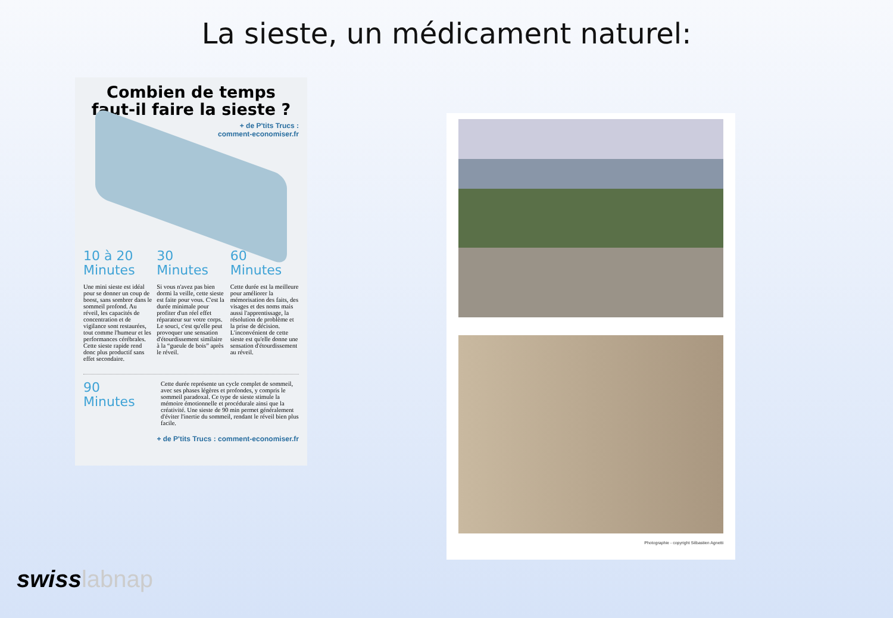La sieste, un médicament naturel:
Combien de temps faut-il faire la sieste ?
+ de P'tits Trucs :
comment-economiser.fr
10 à 20 Minutes
Une mini sieste est idéal pour se donner un coup de boost, sans sombrer dans le sommeil profond. Au réveil, les capacités de concentration et de vigilance sont restaurées, tout comme l'humeur et les performances cérébrales. Cette sieste rapide rend donc plus productif sans effet secondaire.
30 Minutes
Si vous n'avez pas bien dormi la veille, cette sieste est faite pour vous. C'est la durée minimale pour profiter d'un réel effet réparateur sur votre corps. Le souci, c'est qu'elle peut provoquer une sensation d'étourdissement similaire à la “gueule de bois” après le réveil.
60 Minutes
Cette durée est la meilleure pour améliorer la mémorisation des faits, des visages et des noms mais aussi l'apprentissage, la résolution de problème et la prise de décision. L'inconvénient de cette sieste est qu'elle donne une sensation d'étourdissement au réveil.
90 Minutes
Cette durée représente un cycle complet de sommeil, avec ses phases légères et profondes, y compris le sommeil paradoxal. Ce type de sieste stimule la mémoire émotionnelle et procédurale ainsi que la créativité. Une sieste de 90 min permet généralement d'éviter l'inertie du sommeil, rendant le réveil bien plus facile.
+ de P'tits Trucs : comment-economiser.fr
Photographie - copyright Sébastien Agnetti
swisslabnap